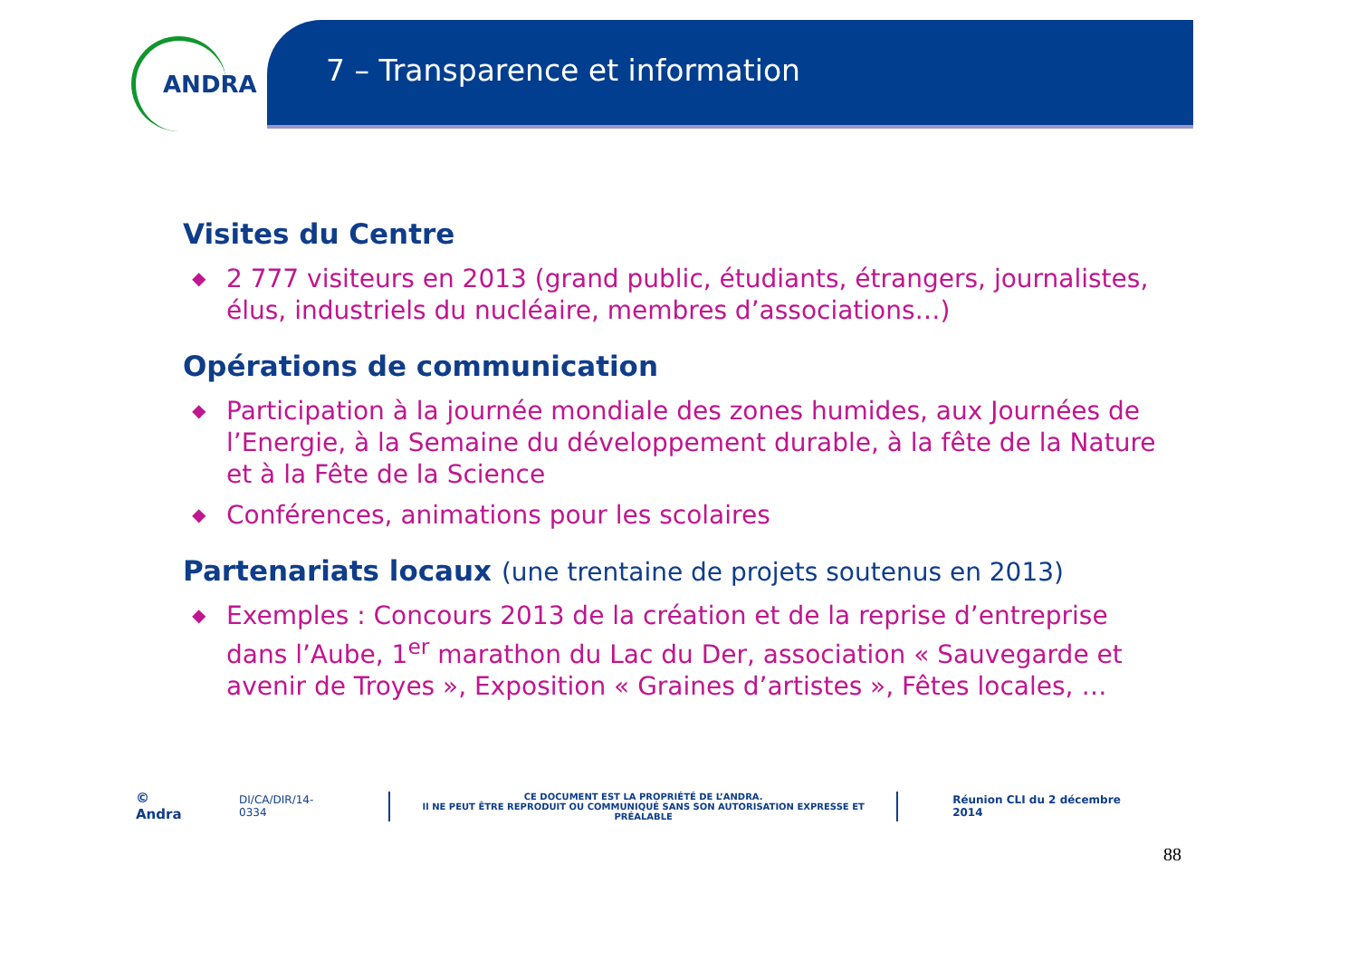ANDRA
7 – Transparence et information
Visites du Centre
◆ 2 777 visiteurs en 2013 (grand public, étudiants, étrangers, journalistes, élus, industriels du nucléaire, membres d’associations…)
Opérations de communication
◆ Participation à la journée mondiale des zones humides, aux Journées de l’Energie, à la Semaine du développement durable, à la fête de la Nature et à la Fête de la Science
◆ Conférences, animations pour les scolaires
Partenariats locaux (une trentaine de projets soutenus en 2013)
◆ Exemples : Concours 2013 de la création et de la reprise d’entreprise dans l’Aube, 1<sup>er</sup> marathon du Lac du Der, association « Sauvegarde et avenir de Troyes », Exposition « Graines d’artistes », Fêtes locales, …
© Andra DI/CA/DIR/14-0334
CE DOCUMENT EST LA PROPRIÉTÉ DE L’ANDRA.
Il NE PEUT ÊTRE REPRODUIT OU COMMUNIQUÉ SANS SON AUTORISATION EXPRESSE ET PRÉALABLE
Réunion CLI du 2 décembre 2014
88